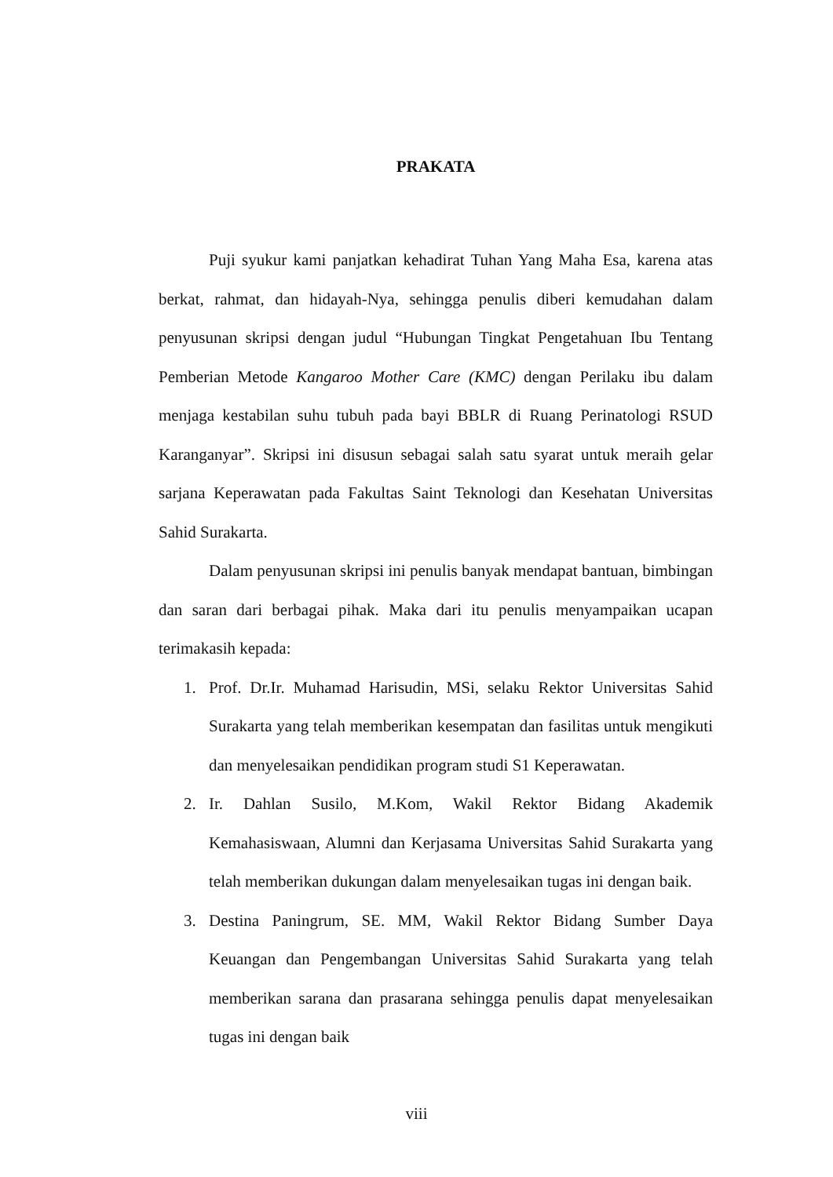PRAKATA
Puji syukur kami panjatkan kehadirat Tuhan Yang Maha Esa, karena atas berkat, rahmat, dan hidayah-Nya, sehingga penulis diberi kemudahan dalam penyusunan skripsi dengan judul “Hubungan Tingkat Pengetahuan Ibu Tentang Pemberian Metode Kangaroo Mother Care (KMC) dengan Perilaku ibu dalam menjaga kestabilan suhu tubuh pada bayi BBLR di Ruang Perinatologi RSUD Karanganyar”. Skripsi ini disusun sebagai salah satu syarat untuk meraih gelar sarjana Keperawatan pada Fakultas Saint Teknologi dan Kesehatan Universitas Sahid Surakarta.
Dalam penyusunan skripsi ini penulis banyak mendapat bantuan, bimbingan dan saran dari berbagai pihak. Maka dari itu penulis menyampaikan ucapan terimakasih kepada:
1. Prof. Dr.Ir. Muhamad Harisudin, MSi, selaku Rektor Universitas Sahid Surakarta yang telah memberikan kesempatan dan fasilitas untuk mengikuti dan menyelesaikan pendidikan program studi S1 Keperawatan.
2. Ir. Dahlan Susilo, M.Kom, Wakil Rektor Bidang Akademik Kemahasiswaan, Alumni dan Kerjasama Universitas Sahid Surakarta yang telah memberikan dukungan dalam menyelesaikan tugas ini dengan baik.
3. Destina Paningrum, SE. MM, Wakil Rektor Bidang Sumber Daya Keuangan dan Pengembangan Universitas Sahid Surakarta yang telah memberikan sarana dan prasarana sehingga penulis dapat menyelesaikan tugas ini dengan baik
viii